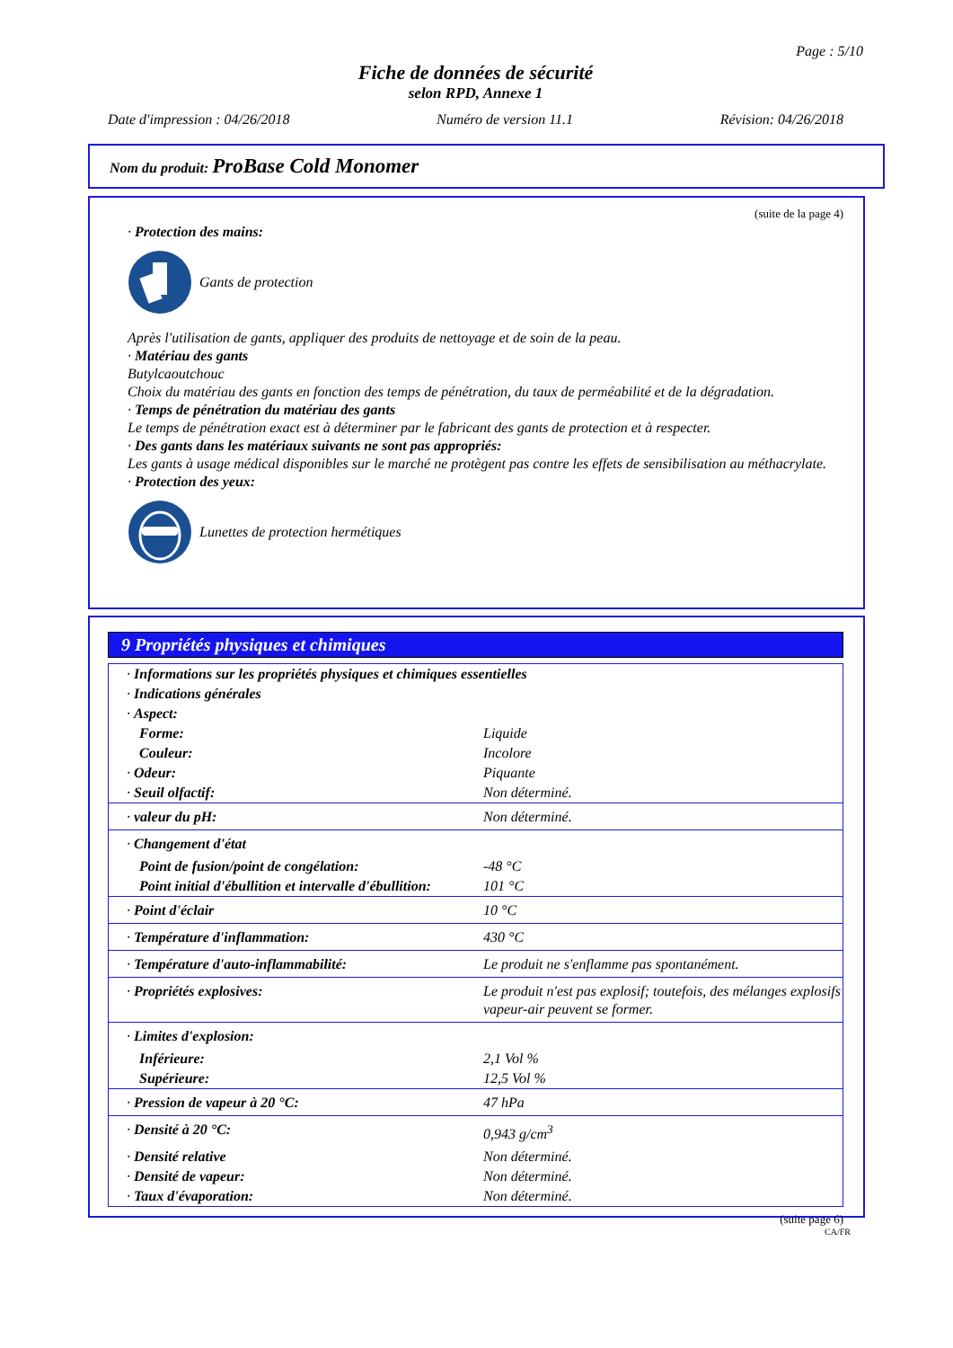Page : 5/10
Fiche de données de sécurité
selon RPD, Annexe 1
Date d'impression : 04/26/2018 Numéro de version 11.1 Révision: 04/26/2018
Nom du produit: ProBase Cold Monomer
(suite de la page 4)
· Protection des mains:
Gants de protection
Après l'utilisation de gants, appliquer des produits de nettoyage et de soin de la peau.
· Matériau des gants
Butylcaoutchouc
Choix du matériau des gants en fonction des temps de pénétration, du taux de perméabilité et de la dégradation.
· Temps de pénétration du matériau des gants
Le temps de pénétration exact est à déterminer par le fabricant des gants de protection et à respecter.
· Des gants dans les matériaux suivants ne sont pas appropriés:
Les gants à usage médical disponibles sur le marché ne protègent pas contre les effets de sensibilisation au méthacrylate.
· Protection des yeux:
Lunettes de protection hermétiques
9 Propriétés physiques et chimiques
| · Informations sur les propriétés physiques et chimiques essentielles | |
| · Indications générales | |
| · Aspect: | |
| Forme: | Liquide |
| Couleur: | Incolore |
| · Odeur: | Piquante |
| · Seuil olfactif: | Non déterminé. |
| · valeur du pH: | Non déterminé. |
| · Changement d'état | |
| Point de fusion/point de congélation: | -48 °C |
| Point initial d'ébullition et intervalle d'ébullition: | 101 °C |
| · Point d'éclair | 10 °C |
| · Température d'inflammation: | 430 °C |
| · Température d'auto-inflammabilité: | Le produit ne s'enflamme pas spontanément. |
| · Propriétés explosives: | Le produit n'est pas explosif; toutefois, des mélanges explosifs vapeur-air peuvent se former. |
| · Limites d'explosion: | |
| Inférieure: | 2,1 Vol % |
| Supérieure: | 12,5 Vol % |
| · Pression de vapeur à 20 °C: | 47 hPa |
| · Densité à 20 °C: | 0,943 g/cm<sup>3</sup> |
| · Densité relative | Non déterminé. |
| · Densité de vapeur: | Non déterminé. |
| · Taux d'évaporation: | Non déterminé. |
(suite page 6)
CA/FR